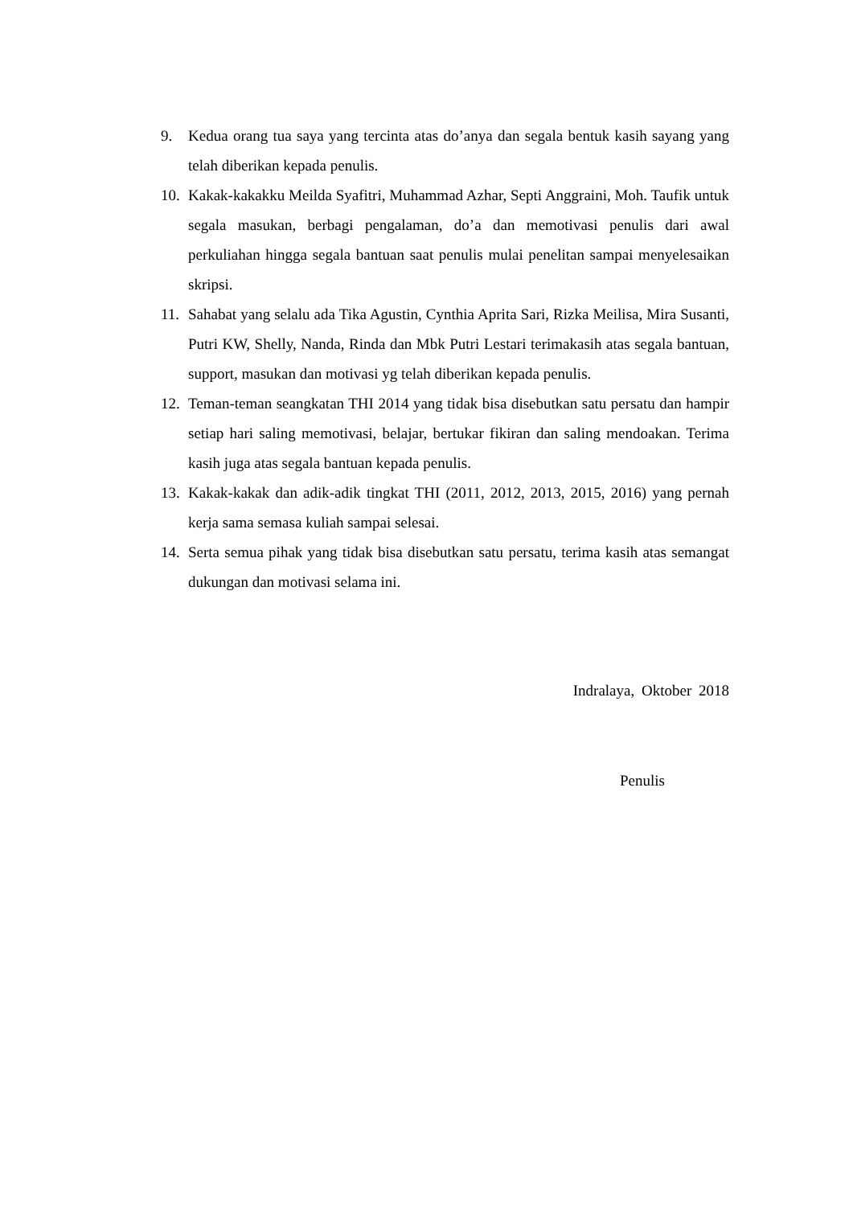9. Kedua orang tua saya yang tercinta atas do’anya dan segala bentuk kasih sayang yang telah diberikan kepada penulis.
10. Kakak-kakakku Meilda Syafitri, Muhammad Azhar, Septi Anggraini, Moh. Taufik untuk segala masukan, berbagi pengalaman, do’a dan memotivasi penulis dari awal perkuliahan hingga segala bantuan saat penulis mulai penelitan sampai menyelesaikan skripsi.
11. Sahabat yang selalu ada Tika Agustin, Cynthia Aprita Sari, Rizka Meilisa, Mira Susanti, Putri KW, Shelly, Nanda, Rinda dan Mbk Putri Lestari terimakasih atas segala bantuan, support, masukan dan motivasi yg telah diberikan kepada penulis.
12. Teman-teman seangkatan THI 2014 yang tidak bisa disebutkan satu persatu dan hampir setiap hari saling memotivasi, belajar, bertukar fikiran dan saling mendoakan. Terima kasih juga atas segala bantuan kepada penulis.
13. Kakak-kakak dan adik-adik tingkat THI (2011, 2012, 2013, 2015, 2016) yang pernah kerja sama semasa kuliah sampai selesai.
14. Serta semua pihak yang tidak bisa disebutkan satu persatu, terima kasih atas semangat dukungan dan motivasi selama ini.
Indralaya, Oktober 2018
Penulis